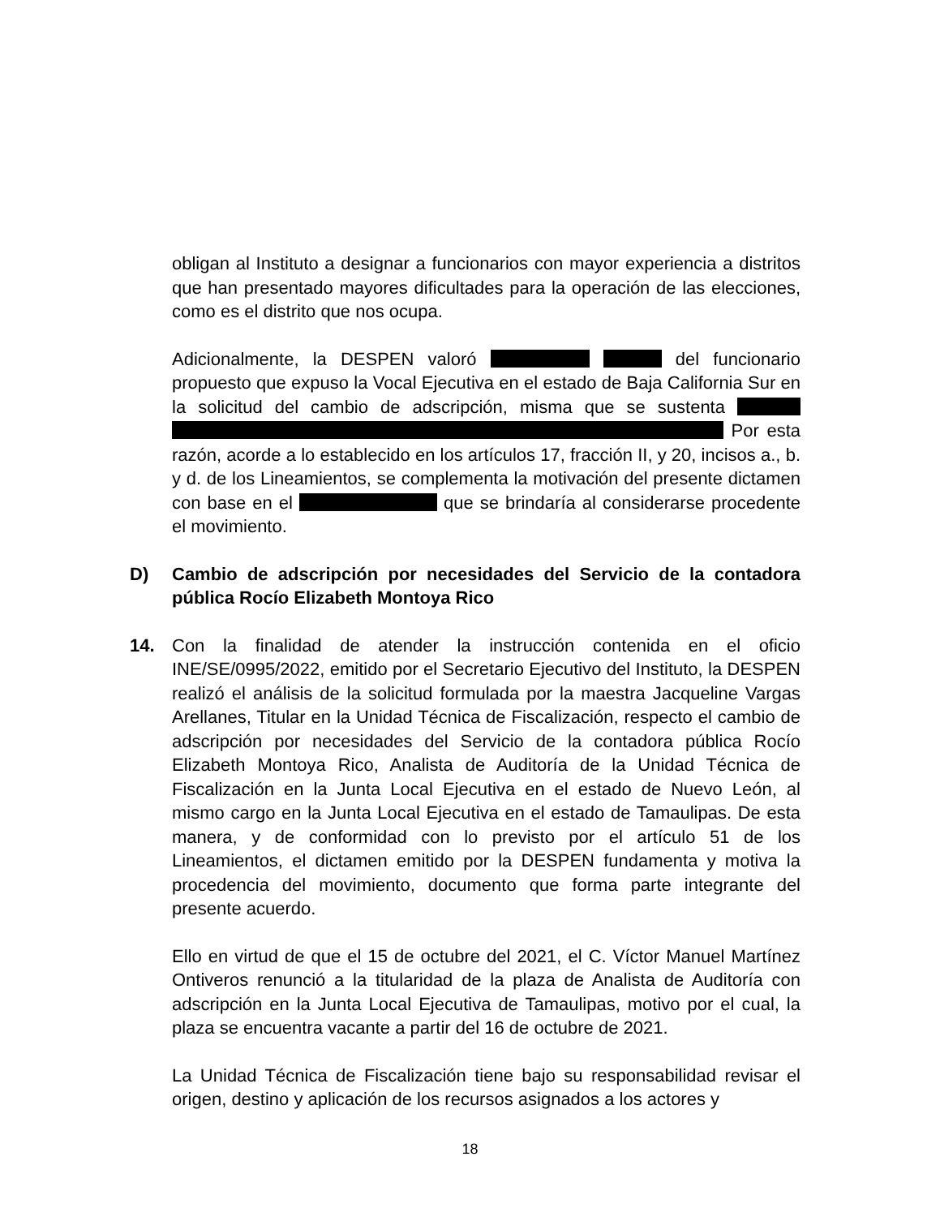obligan al Instituto a designar a funcionarios con mayor experiencia a distritos que han presentado mayores dificultades para la operación de las elecciones, como es el distrito que nos ocupa.
Adicionalmente, la DESPEN valoró del funcionario propuesto que expuso la Vocal Ejecutiva en el estado de Baja California Sur en la solicitud del cambio de adscripción, misma que se sustenta Por esta razón, acorde a lo establecido en los artículos 17, fracción II, y 20, incisos a., b. y d. de los Lineamientos, se complementa la motivación del presente dictamen con base en el que se brindaría al considerarse procedente el movimiento.
D) Cambio de adscripción por necesidades del Servicio de la contadora pública Rocío Elizabeth Montoya Rico
14. Con la finalidad de atender la instrucción contenida en el oficio INE/SE/0995/2022, emitido por el Secretario Ejecutivo del Instituto, la DESPEN realizó el análisis de la solicitud formulada por la maestra Jacqueline Vargas Arellanes, Titular en la Unidad Técnica de Fiscalización, respecto el cambio de adscripción por necesidades del Servicio de la contadora pública Rocío Elizabeth Montoya Rico, Analista de Auditoría de la Unidad Técnica de Fiscalización en la Junta Local Ejecutiva en el estado de Nuevo León, al mismo cargo en la Junta Local Ejecutiva en el estado de Tamaulipas. De esta manera, y de conformidad con lo previsto por el artículo 51 de los Lineamientos, el dictamen emitido por la DESPEN fundamenta y motiva la procedencia del movimiento, documento que forma parte integrante del presente acuerdo.
Ello en virtud de que el 15 de octubre del 2021, el C. Víctor Manuel Martínez Ontiveros renunció a la titularidad de la plaza de Analista de Auditoría con adscripción en la Junta Local Ejecutiva de Tamaulipas, motivo por el cual, la plaza se encuentra vacante a partir del 16 de octubre de 2021.
La Unidad Técnica de Fiscalización tiene bajo su responsabilidad revisar el origen, destino y aplicación de los recursos asignados a los actores y
18